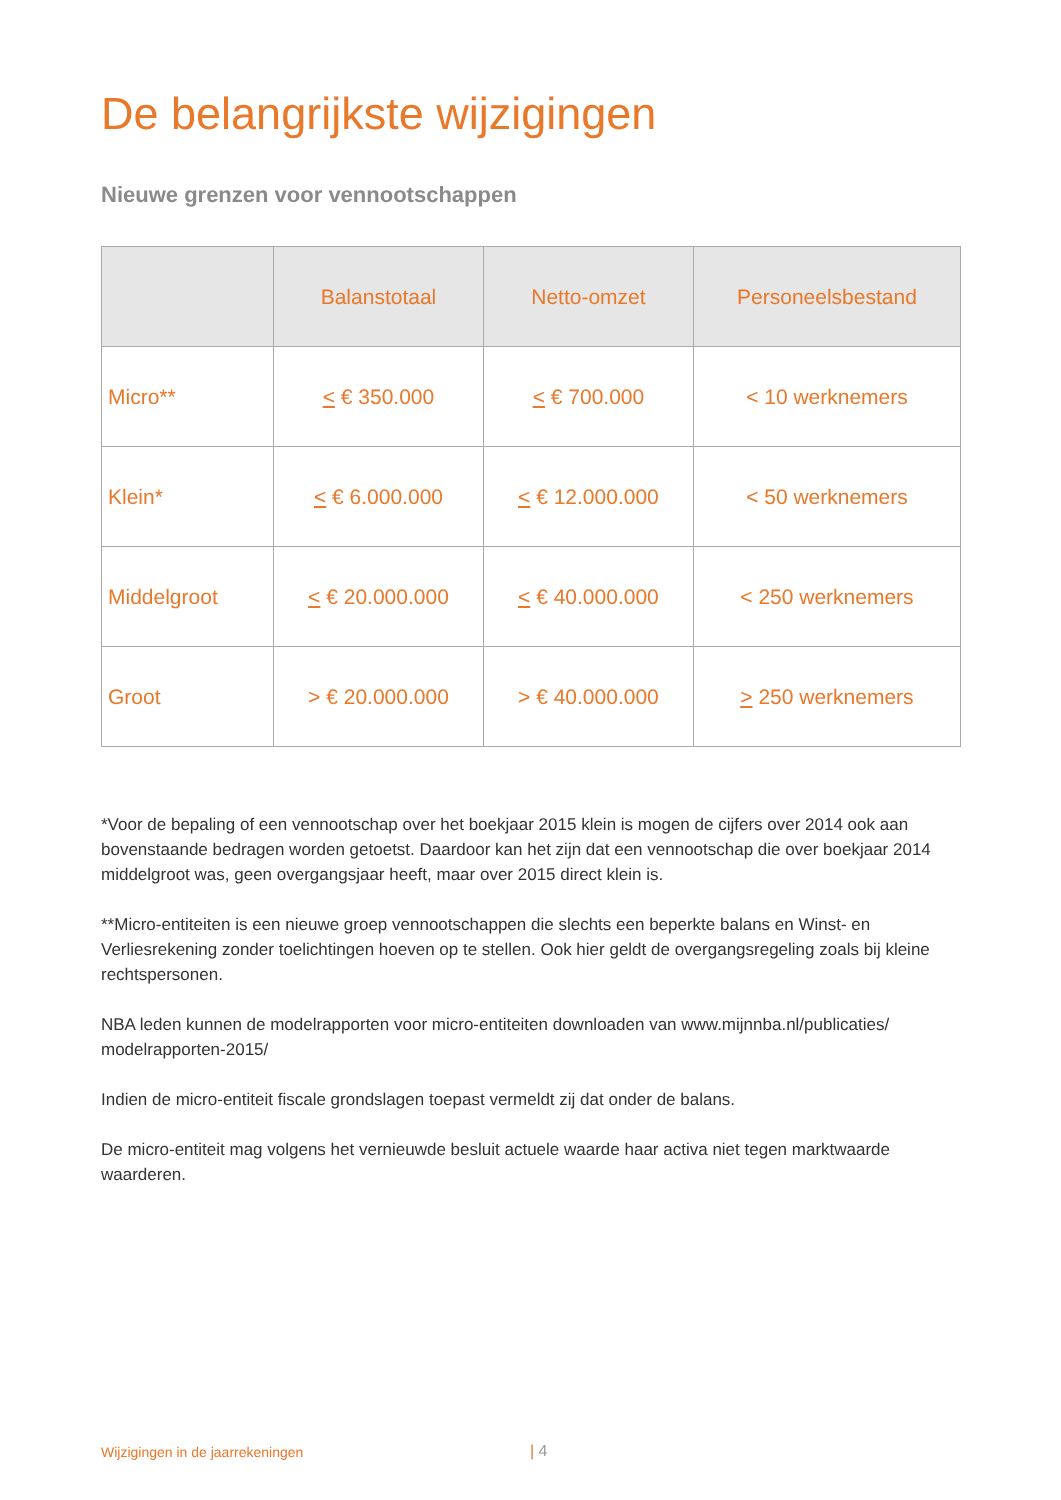De belangrijkste wijzigingen
Nieuwe grenzen voor vennootschappen
| | Balanstotaal | Netto-omzet | Personeelsbestand |
| --- | --- | --- | --- |
| Micro** | < € 350.000 | < € 700.000 | < 10 werknemers |
| Klein* | < € 6.000.000 | < € 12.000.000 | < 50 werknemers |
| Middelgroot | < € 20.000.000 | < € 40.000.000 | < 250 werknemers |
| Groot | > € 20.000.000 | > € 40.000.000 | > 250 werknemers |
*Voor de bepaling of een vennootschap over het boekjaar 2015 klein is mogen de cijfers over 2014 ook aan bovenstaande bedragen worden getoetst. Daardoor kan het zijn dat een vennootschap die over boekjaar 2014 middelgroot was, geen overgangsjaar heeft, maar over 2015 direct klein is.
**Micro-entiteiten is een nieuwe groep vennootschappen die slechts een beperkte balans en Winst- en Verliesrekening zonder toelichtingen hoeven op te stellen. Ook hier geldt de overgangsregeling zoals bij kleine rechtspersonen.
NBA leden kunnen de modelrapporten voor micro-entiteiten downloaden van www.mijnnba.nl/publicaties/ modelrapporten-2015/
Indien de micro-entiteit fiscale grondslagen toepast vermeldt zij dat onder de balans.
De micro-entiteit mag volgens het vernieuwde besluit actuele waarde haar activa niet tegen marktwaarde waarderen.
Wijzigingen in de jaarrekeningen
| 4